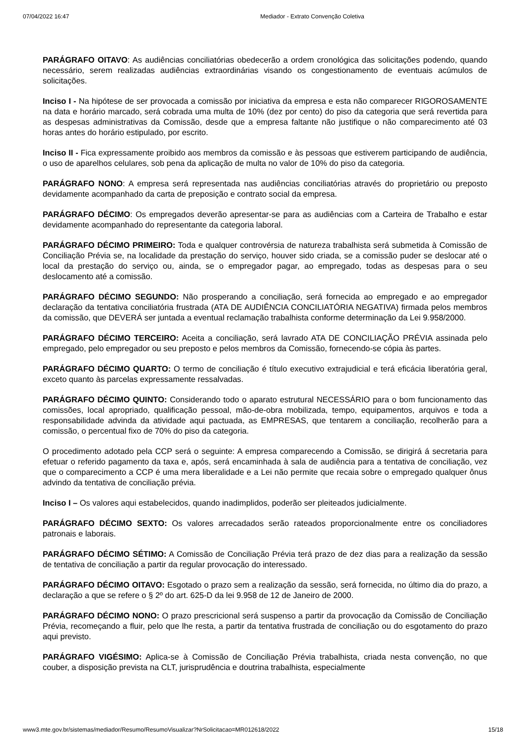07/04/2022 16:47 Mediador - Extrato Convenção Coletiva
PARÁGRAFO OITAVO: As audiências conciliatórias obedecerão a ordem cronológica das solicitações podendo, quando necessário, serem realizadas audiências extraordinárias visando os congestionamento de eventuais acúmulos de solicitações.
Inciso I - Na hipótese de ser provocada a comissão por iniciativa da empresa e esta não comparecer RIGOROSAMENTE na data e horário marcado, será cobrada uma multa de 10% (dez por cento) do piso da categoria que será revertida para as despesas administrativas da Comissão, desde que a empresa faltante não justifique o não comparecimento até 03 horas antes do horário estipulado, por escrito.
Inciso II - Fica expressamente proibido aos membros da comissão e às pessoas que estiverem participando de audiência, o uso de aparelhos celulares, sob pena da aplicação de multa no valor de 10% do piso da categoria.
PARÁGRAFO NONO: A empresa será representada nas audiências conciliatórias através do proprietário ou preposto devidamente acompanhado da carta de preposição e contrato social da empresa.
PARÁGRAFO DÉCIMO: Os empregados deverão apresentar-se para as audiências com a Carteira de Trabalho e estar devidamente acompanhado do representante da categoria laboral.
PARÁGRAFO DÉCIMO PRIMEIRO: Toda e qualquer controvérsia de natureza trabalhista será submetida à Comissão de Conciliação Prévia se, na localidade da prestação do serviço, houver sido criada, se a comissão puder se deslocar até o local da prestação do serviço ou, ainda, se o empregador pagar, ao empregado, todas as despesas para o seu deslocamento até a comissão.
PARÁGRAFO DÉCIMO SEGUNDO: Não prosperando a conciliação, será fornecida ao empregado e ao empregador declaração da tentativa conciliatória frustrada (ATA DE AUDIÊNCIA CONCILIATÓRIA NEGATIVA) firmada pelos membros da comissão, que DEVERÁ ser juntada a eventual reclamação trabalhista conforme determinação da Lei 9.958/2000.
PARÁGRAFO DÉCIMO TERCEIRO: Aceita a conciliação, será lavrado ATA DE CONCILIAÇÃO PRÉVIA assinada pelo empregado, pelo empregador ou seu preposto e pelos membros da Comissão, fornecendo-se cópia às partes.
PARÁGRAFO DÉCIMO QUARTO: O termo de conciliação é título executivo extrajudicial e terá eficácia liberatória geral, exceto quanto às parcelas expressamente ressalvadas.
PARÁGRAFO DÉCIMO QUINTO: Considerando todo o aparato estrutural NECESSÁRIO para o bom funcionamento das comissões, local apropriado, qualificação pessoal, mão-de-obra mobilizada, tempo, equipamentos, arquivos e toda a responsabilidade advinda da atividade aqui pactuada, as EMPRESAS, que tentarem a conciliação, recolherão para a comissão, o percentual fixo de 70% do piso da categoria.
O procedimento adotado pela CCP será o seguinte: A empresa comparecendo a Comissão, se dirigirá á secretaria para efetuar o referido pagamento da taxa e, após, será encaminhada à sala de audiência para a tentativa de conciliação, vez que o comparecimento a CCP é uma mera liberalidade e a Lei não permite que recaia sobre o empregado qualquer ônus advindo da tentativa de conciliação prévia.
Inciso I – Os valores aqui estabelecidos, quando inadimplidos, poderão ser pleiteados judicialmente.
PARÁGRAFO DÉCIMO SEXTO: Os valores arrecadados serão rateados proporcionalmente entre os conciliadores patronais e laborais.
PARÁGRAFO DÉCIMO SÉTIMO: A Comissão de Conciliação Prévia terá prazo de dez dias para a realização da sessão de tentativa de conciliação a partir da regular provocação do interessado.
PARÁGRAFO DÉCIMO OITAVO: Esgotado o prazo sem a realização da sessão, será fornecida, no último dia do prazo, a declaração a que se refere o § 2º do art. 625-D da lei 9.958 de 12 de Janeiro de 2000.
PARÁGRAFO DÉCIMO NONO: O prazo prescricional será suspenso a partir da provocação da Comissão de Conciliação Prévia, recomeçando a fluir, pelo que lhe resta, a partir da tentativa frustrada de conciliação ou do esgotamento do prazo aqui previsto.
PARÁGRAFO VIGÉSIMO: Aplica-se à Comissão de Conciliação Prévia trabalhista, criada nesta convenção, no que couber, a disposição prevista na CLT, jurisprudência e doutrina trabalhista, especialmente
www3.mte.gov.br/sistemas/mediador/Resumo/ResumoVisualizar?NrSolicitacao=MR012618/2022 15/18